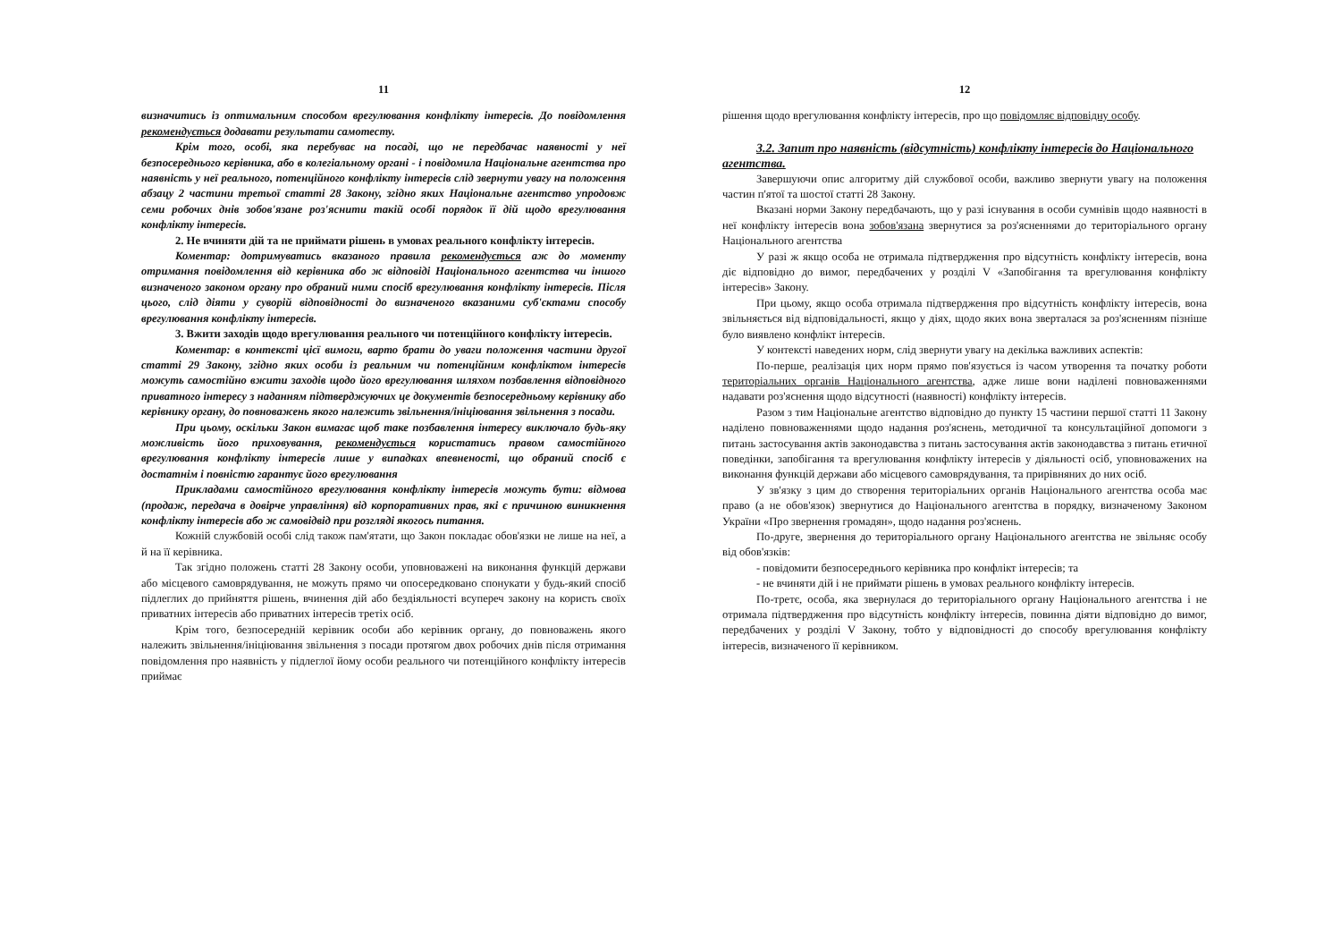11
визначитись із оптимальним способом врегулювання конфлікту інтересів. До повідомлення рекомендується додавати результати самотесту.
Крім того, особі, яка перебуває на посаді, що не передбачає наявності у неї безпосереднього керівника, або в колегіальному органі - і повідомила Національне агентства про наявність у неї реального, потенційного конфлікту інтересів слід звернути увагу на положення абзацу 2 частини третьої статті 28 Закону, згідно яких Національне агентство упродовж семи робочих днів зобов'язане роз'яснити такій особі порядок її дій щодо врегулювання конфлікту інтересів.
2. Не вчиняти дій та не приймати рішень в умовах реального конфлікту інтересів.
Коментар: дотримуватись вказаного правила рекомендується аж до моменту отримання повідомлення від керівника або ж відповіді Національного агентства чи іншого визначеного законом органу про обраний ними спосіб врегулювання конфлікту інтересів. Після цього, слід діяти у суворій відповідності до визначеного вказаними суб'єктами способу врегулювання конфлікту інтересів.
3. Вжити заходів щодо врегулювання реального чи потенційного конфлікту інтересів.
Коментар: в контексті цієї вимоги, варто брати до уваги положення частини другої статті 29 Закону, згідно яких особи із реальним чи потенційним конфліктом інтересів можуть самостійно вжити заходів щодо його врегулювання шляхом позбавлення відповідного приватного інтересу з наданням підтверджуючих це документів безпосередньому керівнику або керівнику органу, до повноважень якого належить звільнення/ініціювання звільнення з посади.
При цьому, оскільки Закон вимагає щоб таке позбавлення інтересу виключало будь-яку можливість його приховування, рекомендується користатись правом самостійного врегулювання конфлікту інтересів лише у випадках впевненості, що обраний спосіб є достатнім і повністю гарантує його врегулювання
Прикладами самостійного врегулювання конфлікту інтересів можуть бути: відмова (продаж, передача в довірче управління) від корпоративних прав, які є причиною виникнення конфлікту інтересів або ж самовідвід при розгляді якогось питання.
Кожній службовій особі слід також пам'ятати, що Закон покладає обов'язки не лише на неї, а й на її керівника.
Так згідно положень статті 28 Закону особи, уповноважені на виконання функцій держави або місцевого самоврядування, не можуть прямо чи опосередковано спонукати у будь-який спосіб підлеглих до прийняття рішень, вчинення дій або бездіяльності всупереч закону на користь своїх приватних інтересів або приватних інтересів третіх осіб.
Крім того, безпосередній керівник особи або керівник органу, до повноважень якого належить звільнення/ініціювання звільнення з посади протягом двох робочих днів після отримання повідомлення про наявність у підлеглої йому особи реального чи потенційного конфлікту інтересів приймає
12
рішення щодо врегулювання конфлікту інтересів, про що повідомляє відповідну особу.
3.2. Запит про наявність (відсутність) конфлікту інтересів до Національного агентства.
Завершуючи опис алгоритму дій службової особи, важливо звернути увагу на положення частин п'ятої та шостої статті 28 Закону.
Вказані норми Закону передбачають, що у разі існування в особи сумнівів щодо наявності в неї конфлікту інтересів вона зобов'язана звернутися за роз'ясненнями до територіального органу Національного агентства
У разі ж якщо особа не отримала підтвердження про відсутність конфлікту інтересів, вона діє відповідно до вимог, передбачених у розділі V «Запобігання та врегулювання конфлікту інтересів» Закону.
При цьому, якщо особа отримала підтвердження про відсутність конфлікту інтересів, вона звільняється від відповідальності, якщо у діях, щодо яких вона зверталася за роз'ясненням пізніше було виявлено конфлікт інтересів.
У контексті наведених норм, слід звернути увагу на декілька важливих аспектів:
По-перше, реалізація цих норм прямо пов'язується із часом утворення та початку роботи територіальних органів Національного агентства, адже лише вони наділені повноваженнями надавати роз'яснення щодо відсутності (наявності) конфлікту інтересів.
Разом з тим Національне агентство відповідно до пункту 15 частини першої статті 11 Закону наділено повноваженнями щодо надання роз'яснень, методичної та консультаційної допомоги з питань застосування актів законодавства з питань застосування актів законодавства з питань етичної поведінки, запобігання та врегулювання конфлікту інтересів у діяльності осіб, уповноважених на виконання функцій держави або місцевого самоврядування, та прирівняних до них осіб.
У зв'язку з цим до створення територіальних органів Національного агентства особа має право (а не обов'язок) звернутися до Національного агентства в порядку, визначеному Законом України «Про звернення громадян», щодо надання роз'яснень.
По-друге, звернення до територіального органу Національного агентства не звільняє особу від обов'язків:
- повідомити безпосереднього керівника про конфлікт інтересів; та
- не вчиняти дій і не приймати рішень в умовах реального конфлікту інтересів.
По-третє, особа, яка звернулася до територіального органу Національного агентства і не отримала підтвердження про відсутність конфлікту інтересів, повинна діяти відповідно до вимог, передбачених у розділі V Закону, тобто у відповідності до способу врегулювання конфлікту інтересів, визначеного її керівником.